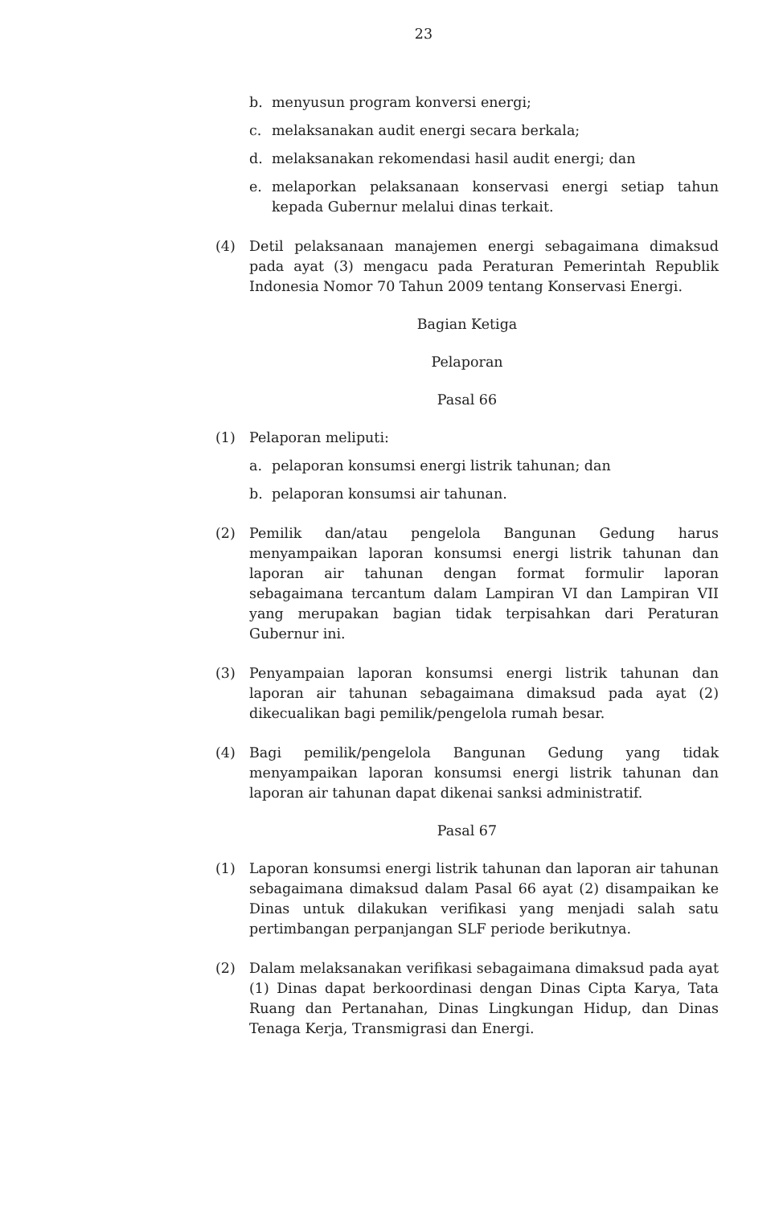23
b. menyusun program konversi energi;
c. melaksanakan audit energi secara berkala;
d. melaksanakan rekomendasi hasil audit energi; dan
e. melaporkan pelaksanaan konservasi energi setiap tahun kepada Gubernur melalui dinas terkait.
(4) Detil pelaksanaan manajemen energi sebagaimana dimaksud pada ayat (3) mengacu pada Peraturan Pemerintah Republik Indonesia Nomor 70 Tahun 2009 tentang Konservasi Energi.
Bagian Ketiga
Pelaporan
Pasal 66
(1) Pelaporan meliputi:
a. pelaporan konsumsi energi listrik tahunan; dan
b. pelaporan konsumsi air tahunan.
(2) Pemilik dan/atau pengelola Bangunan Gedung harus menyampaikan laporan konsumsi energi listrik tahunan dan laporan air tahunan dengan format formulir laporan sebagaimana tercantum dalam Lampiran VI dan Lampiran VII yang merupakan bagian tidak terpisahkan dari Peraturan Gubernur ini.
(3) Penyampaian laporan konsumsi energi listrik tahunan dan laporan air tahunan sebagaimana dimaksud pada ayat (2) dikecualikan bagi pemilik/pengelola rumah besar.
(4) Bagi pemilik/pengelola Bangunan Gedung yang tidak menyampaikan laporan konsumsi energi listrik tahunan dan laporan air tahunan dapat dikenai sanksi administratif.
Pasal 67
(1) Laporan konsumsi energi listrik tahunan dan laporan air tahunan sebagaimana dimaksud dalam Pasal 66 ayat (2) disampaikan ke Dinas untuk dilakukan verifikasi yang menjadi salah satu pertimbangan perpanjangan SLF periode berikutnya.
(2) Dalam melaksanakan verifikasi sebagaimana dimaksud pada ayat (1) Dinas dapat berkoordinasi dengan Dinas Cipta Karya, Tata Ruang dan Pertanahan, Dinas Lingkungan Hidup, dan Dinas Tenaga Kerja, Transmigrasi dan Energi.